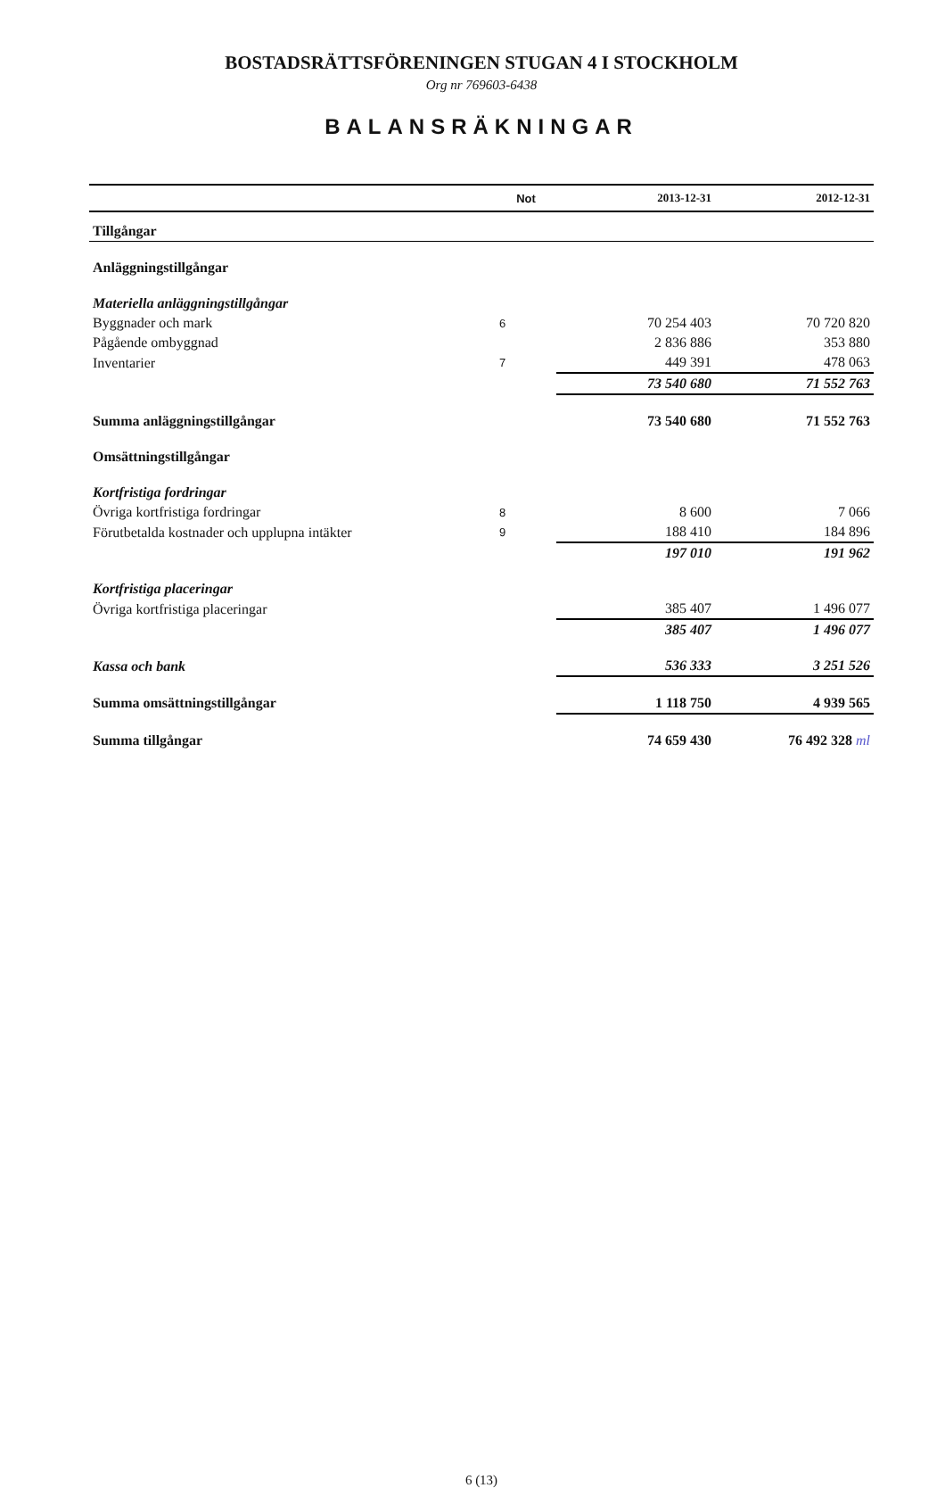BOSTADSRÄTTSFÖRENINGEN STUGAN 4 I STOCKHOLM
Org nr 769603-6438
BALANSRÄKNINGAR
| | Not | 2013-12-31 | 2012-12-31 |
| --- | --- | --- | --- |
| Tillgångar | | | |
| Anläggningstillgångar | | | |
| Materiella anläggningstillgångar | | | |
| Byggnader och mark | 6 | 70 254 403 | 70 720 820 |
| Pågående ombyggnad | | 2 836 886 | 353 880 |
| Inventarier | 7 | 449 391 | 478 063 |
| | | 73 540 680 | 71 552 763 |
| Summa anläggningstillgångar | | 73 540 680 | 71 552 763 |
| Omsättningstillgångar | | | |
| Kortfristiga fordringar | | | |
| Övriga kortfristiga fordringar | 8 | 8 600 | 7 066 |
| Förutbetalda kostnader och upplupna intäkter | 9 | 188 410 | 184 896 |
| | | 197 010 | 191 962 |
| Kortfristiga placeringar | | | |
| Övriga kortfristiga placeringar | | 385 407 | 1 496 077 |
| | | 385 407 | 1 496 077 |
| Kassa och bank | | 536 333 | 3 251 526 |
| Summa omsättningstillgångar | | 1 118 750 | 4 939 565 |
| Summa tillgångar | | 74 659 430 | 76 492 328 ml |
6 (13)